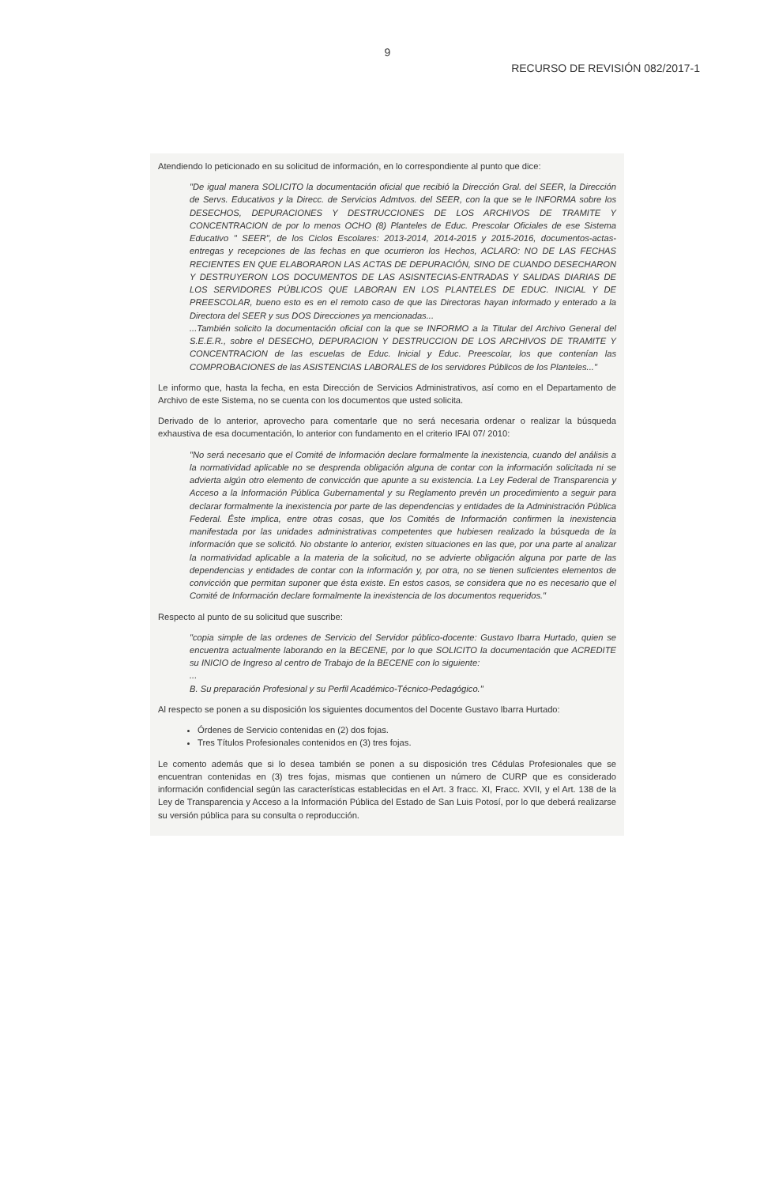9
RECURSO DE REVISIÓN 082/2017-1
Atendiendo lo peticionado en su solicitud de información, en lo correspondiente al punto que dice:
"De igual manera SOLICITO la documentación oficial que recibió la Dirección Gral. del SEER, la Dirección de Servs. Educativos y la Direcc. de Servicios Admtvos. del SEER, con la que se le INFORMA sobre los DESECHOS, DEPURACIONES Y DESTRUCCIONES DE LOS ARCHIVOS DE TRAMITE Y CONCENTRACION de por lo menos OCHO (8) Planteles de Educ. Prescolar Oficiales de ese Sistema Educativo " SEER", de los Ciclos Escolares: 2013-2014, 2014-2015 y 2015-2016, documentos-actas-entregas y recepciones de las fechas en que ocurrieron los Hechos, ACLARO: NO DE LAS FECHAS RECIENTES EN QUE ELABORARON LAS ACTAS DE DEPURACIÓN, SINO DE CUANDO DESECHARON Y DESTRUYERON LOS DOCUMENTOS DE LAS ASISNTECIAS-ENTRADAS Y SALIDAS DIARIAS DE LOS SERVIDORES PÚBLICOS QUE LABORAN EN LOS PLANTELES DE EDUC. INICIAL Y DE PREESCOLAR, bueno esto es en el remoto caso de que las Directoras hayan informado y enterado a la Directora del SEER y sus DOS Direcciones ya mencionadas...
...También solicito la documentación oficial con la que se INFORMO a la Titular del Archivo General del S.E.E.R., sobre el DESECHO, DEPURACION Y DESTRUCCION DE LOS ARCHIVOS DE TRAMITE Y CONCENTRACION de las escuelas de Educ. Inicial y Educ. Preescolar, los que contenían las COMPROBACIONES de las ASISTENCIAS LABORALES de los servidores Públicos de los Planteles..."
Le informo que, hasta la fecha, en esta Dirección de Servicios Administrativos, así como en el Departamento de Archivo de este Sistema, no se cuenta con los documentos que usted solicita.
Derivado de lo anterior, aprovecho para comentarle que no será necesaria ordenar o realizar la búsqueda exhaustiva de esa documentación, lo anterior con fundamento en el criterio IFAI 07/ 2010:
"No será necesario que el Comité de Información declare formalmente la inexistencia, cuando del análisis a la normatividad aplicable no se desprenda obligación alguna de contar con la información solicitada ni se advierta algún otro elemento de convicción que apunte a su existencia. La Ley Federal de Transparencia y Acceso a la Información Pública Gubernamental y su Reglamento prevén un procedimiento a seguir para declarar formalmente la inexistencia por parte de las dependencias y entidades de la Administración Pública Federal. Éste implica, entre otras cosas, que los Comités de Información confirmen la inexistencia manifestada por las unidades administrativas competentes que hubiesen realizado la búsqueda de la información que se solicitó. No obstante lo anterior, existen situaciones en las que, por una parte al analizar la normatividad aplicable a la materia de la solicitud, no se advierte obligación alguna por parte de las dependencias y entidades de contar con la información y, por otra, no se tienen suficientes elementos de convicción que permitan suponer que ésta existe. En estos casos, se considera que no es necesario que el Comité de Información declare formalmente la inexistencia de los documentos requeridos."
Respecto al punto de su solicitud que suscribe:
"copia simple de las ordenes de Servicio del Servidor público-docente: Gustavo Ibarra Hurtado, quien se encuentra actualmente laborando en la BECENE, por lo que SOLICITO la documentación que ACREDITE su INICIO de Ingreso al centro de Trabajo de la BECENE con lo siguiente:
...
B. Su preparación Profesional y su Perfil Académico-Técnico-Pedagógico."
Al respecto se ponen a su disposición los siguientes documentos del Docente Gustavo Ibarra Hurtado:
Órdenes de Servicio contenidas en (2) dos fojas.
Tres Títulos Profesionales contenidos en (3) tres fojas.
Le comento además que si lo desea también se ponen a su disposición tres Cédulas Profesionales que se encuentran contenidas en (3) tres fojas, mismas que contienen un número de CURP que es considerado información confidencial según las características establecidas en el Art. 3 fracc. XI, Fracc. XVII, y el Art. 138 de la Ley de Transparencia y Acceso a la Información Pública del Estado de San Luis Potosí, por lo que deberá realizarse su versión pública para su consulta o reproducción.